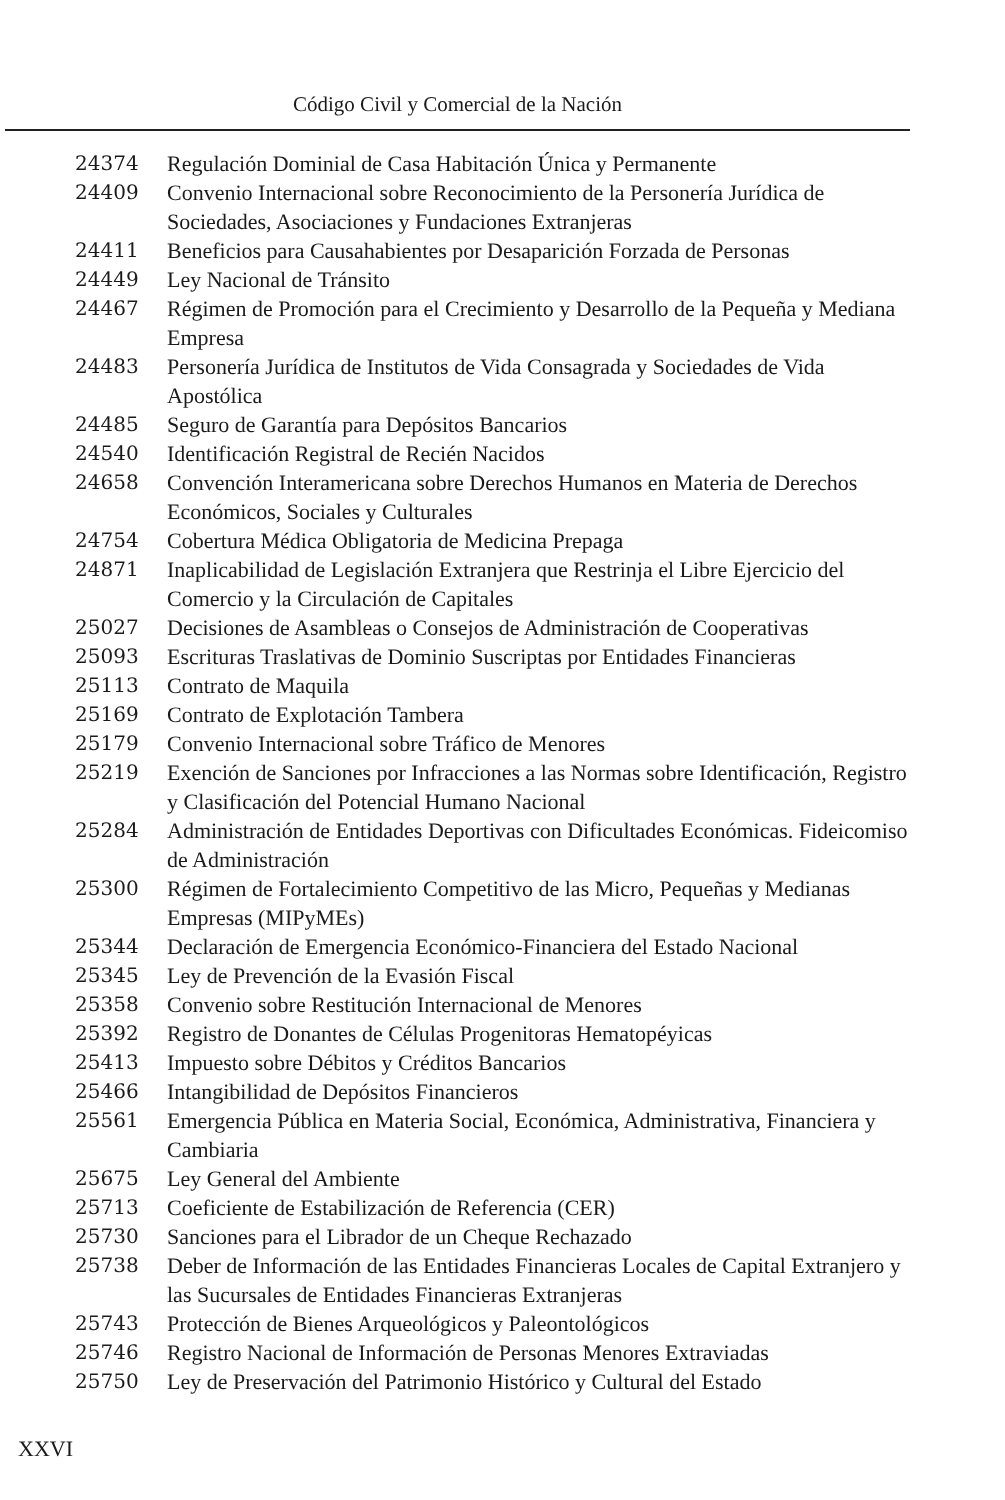Código Civil y Comercial de la Nación
| 24374 | Regulación Dominial de Casa Habitación Única y Permanente |
| 24409 | Convenio Internacional sobre Reconocimiento de la Personería Jurídica de Sociedades, Asociaciones y Fundaciones Extranjeras |
| 24411 | Beneficios para Causahabientes por Desaparición Forzada de Personas |
| 24449 | Ley Nacional de Tránsito |
| 24467 | Régimen de Promoción para el Crecimiento y Desarrollo de la Pequeña y Mediana Empresa |
| 24483 | Personería Jurídica de Institutos de Vida Consagrada y Sociedades de Vida Apostólica |
| 24485 | Seguro de Garantía para Depósitos Bancarios |
| 24540 | Identificación Registral de Recién Nacidos |
| 24658 | Convención Interamericana sobre Derechos Humanos en Materia de Derechos Económicos, Sociales y Culturales |
| 24754 | Cobertura Médica Obligatoria de Medicina Prepaga |
| 24871 | Inaplicabilidad de Legislación Extranjera que Restrinja el Libre Ejercicio del Comercio y la Circulación de Capitales |
| 25027 | Decisiones de Asambleas o Consejos de Administración de Cooperativas |
| 25093 | Escrituras Traslativas de Dominio Suscriptas por Entidades Financieras |
| 25113 | Contrato de Maquila |
| 25169 | Contrato de Explotación Tambera |
| 25179 | Convenio Internacional sobre Tráfico de Menores |
| 25219 | Exención de Sanciones por Infracciones a las Normas sobre Identificación, Registro y Clasificación del Potencial Humano Nacional |
| 25284 | Administración de Entidades Deportivas con Dificultades Económicas. Fideicomiso de Administración |
| 25300 | Régimen de Fortalecimiento Competitivo de las Micro, Pequeñas y Medianas Empresas (MIPyMEs) |
| 25344 | Declaración de Emergencia Económico-Financiera del Estado Nacional |
| 25345 | Ley de Prevención de la Evasión Fiscal |
| 25358 | Convenio sobre Restitución Internacional de Menores |
| 25392 | Registro de Donantes de Células Progenitoras Hematopéyicas |
| 25413 | Impuesto sobre Débitos y Créditos Bancarios |
| 25466 | Intangibilidad de Depósitos Financieros |
| 25561 | Emergencia Pública en Materia Social, Económica, Administrativa, Financiera y Cambiaria |
| 25675 | Ley General del Ambiente |
| 25713 | Coeficiente de Estabilización de Referencia (CER) |
| 25730 | Sanciones para el Librador de un Cheque Rechazado |
| 25738 | Deber de Información de las Entidades Financieras Locales de Capital Extranjero y las Sucursales de Entidades Financieras Extranjeras |
| 25743 | Protección de Bienes Arqueológicos y Paleontológicos |
| 25746 | Registro Nacional de Información de Personas Menores Extraviadas |
| 25750 | Ley de Preservación del Patrimonio Histórico y Cultural del Estado |
XXVI